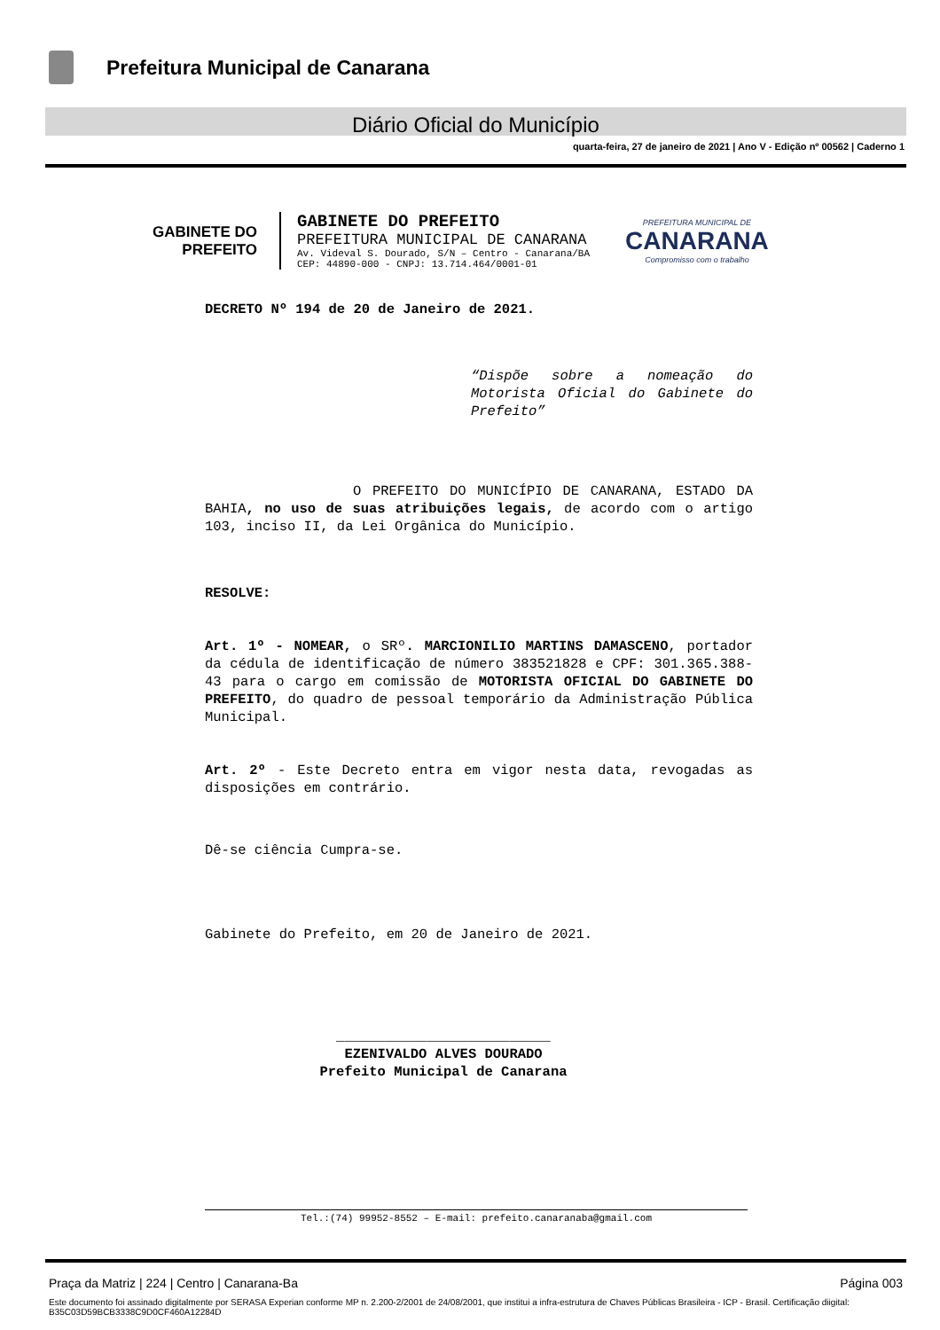Prefeitura Municipal de Canarana
Diário Oficial do Município
quarta-feira, 27 de janeiro de 2021 | Ano V - Edição nº 00562 | Caderno 1
GABINETE DO
PREFEITO
GABINETE DO PREFEITO
PREFEITURA MUNICIPAL DE CANARANA
Av. Videval S. Dourado, S/N – Centro - Canarana/BA
CEP: 44890-000 - CNPJ: 13.714.464/0001-01
PREFEITURA MUNICIPAL DE
CANARANA
Compromisso com o trabalho
DECRETO Nº 194 de 20 de Janeiro de 2021.
“Dispõe sobre a nomeação do Motorista Oficial do Gabinete do Prefeito”
O PREFEITO DO MUNICÍPIO DE CANARANA, ESTADO DA BAHIA, no uso de suas atribuições legais, de acordo com o artigo 103, inciso II, da Lei Orgânica do Município.
RESOLVE:
Art. 1º - NOMEAR, o SRº. MARCIONILIO MARTINS DAMASCENO, portador da cédula de identificação de número 383521828 e CPF: 301.365.388-43 para o cargo em comissão de MOTORISTA OFICIAL DO GABINETE DO PREFEITO, do quadro de pessoal temporário da Administração Pública Municipal.
Art. 2º - Este Decreto entra em vigor nesta data, revogadas as disposições em contrário.
Dê-se ciência Cumpra-se.
Gabinete do Prefeito, em 20 de Janeiro de 2021.
__________________________
EZENIVALDO ALVES DOURADO
Prefeito Municipal de Canarana
Tel.:(74) 99952-8552 – E-mail: prefeito.canaranaba@gmail.com
Praça da Matriz | 224 | Centro | Canarana-Ba Página 003
Este documento foi assinado digitalmente por SERASA Experian conforme MP n. 2.200-2/2001 de 24/08/2001, que institui a infra-estrutura de Chaves Públicas Brasileira - ICP - Brasil. Certificação diigital: B35C03D59BCB3338C9D0CF460A12284D